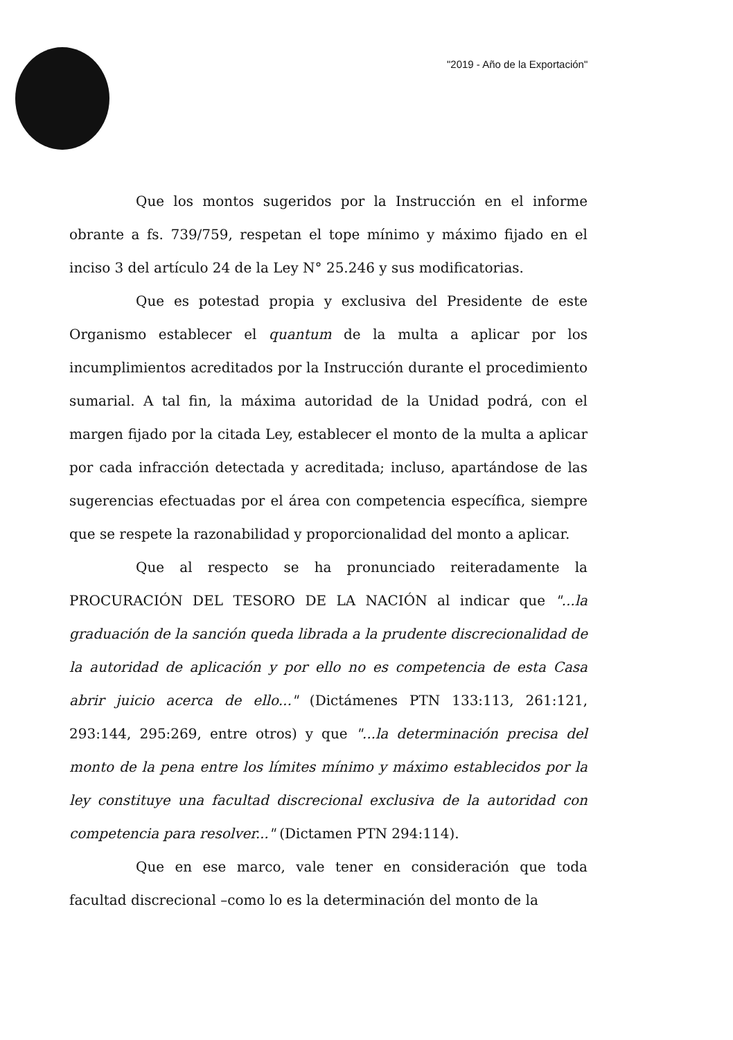"2019 - Año de la Exportación"
Que los montos sugeridos por la Instrucción en el informe obrante a fs. 739/759, respetan el tope mínimo y máximo fijado en el inciso 3 del artículo 24 de la Ley N° 25.246 y sus modificatorias.
Que es potestad propia y exclusiva del Presidente de este Organismo establecer el quantum de la multa a aplicar por los incumplimientos acreditados por la Instrucción durante el procedimiento sumarial. A tal fin, la máxima autoridad de la Unidad podrá, con el margen fijado por la citada Ley, establecer el monto de la multa a aplicar por cada infracción detectada y acreditada; incluso, apartándose de las sugerencias efectuadas por el área con competencia específica, siempre que se respete la razonabilidad y proporcionalidad del monto a aplicar.
Que al respecto se ha pronunciado reiteradamente la PROCURACIÓN DEL TESORO DE LA NACIÓN al indicar que "...la graduación de la sanción queda librada a la prudente discrecionalidad de la autoridad de aplicación y por ello no es competencia de esta Casa abrir juicio acerca de ello..." (Dictámenes PTN 133:113, 261:121, 293:144, 295:269, entre otros) y que "...la determinación precisa del monto de la pena entre los límites mínimo y máximo establecidos por la ley constituye una facultad discrecional exclusiva de la autoridad con competencia para resolver..." (Dictamen PTN 294:114).
Que en ese marco, vale tener en consideración que toda facultad discrecional –como lo es la determinación del monto de la